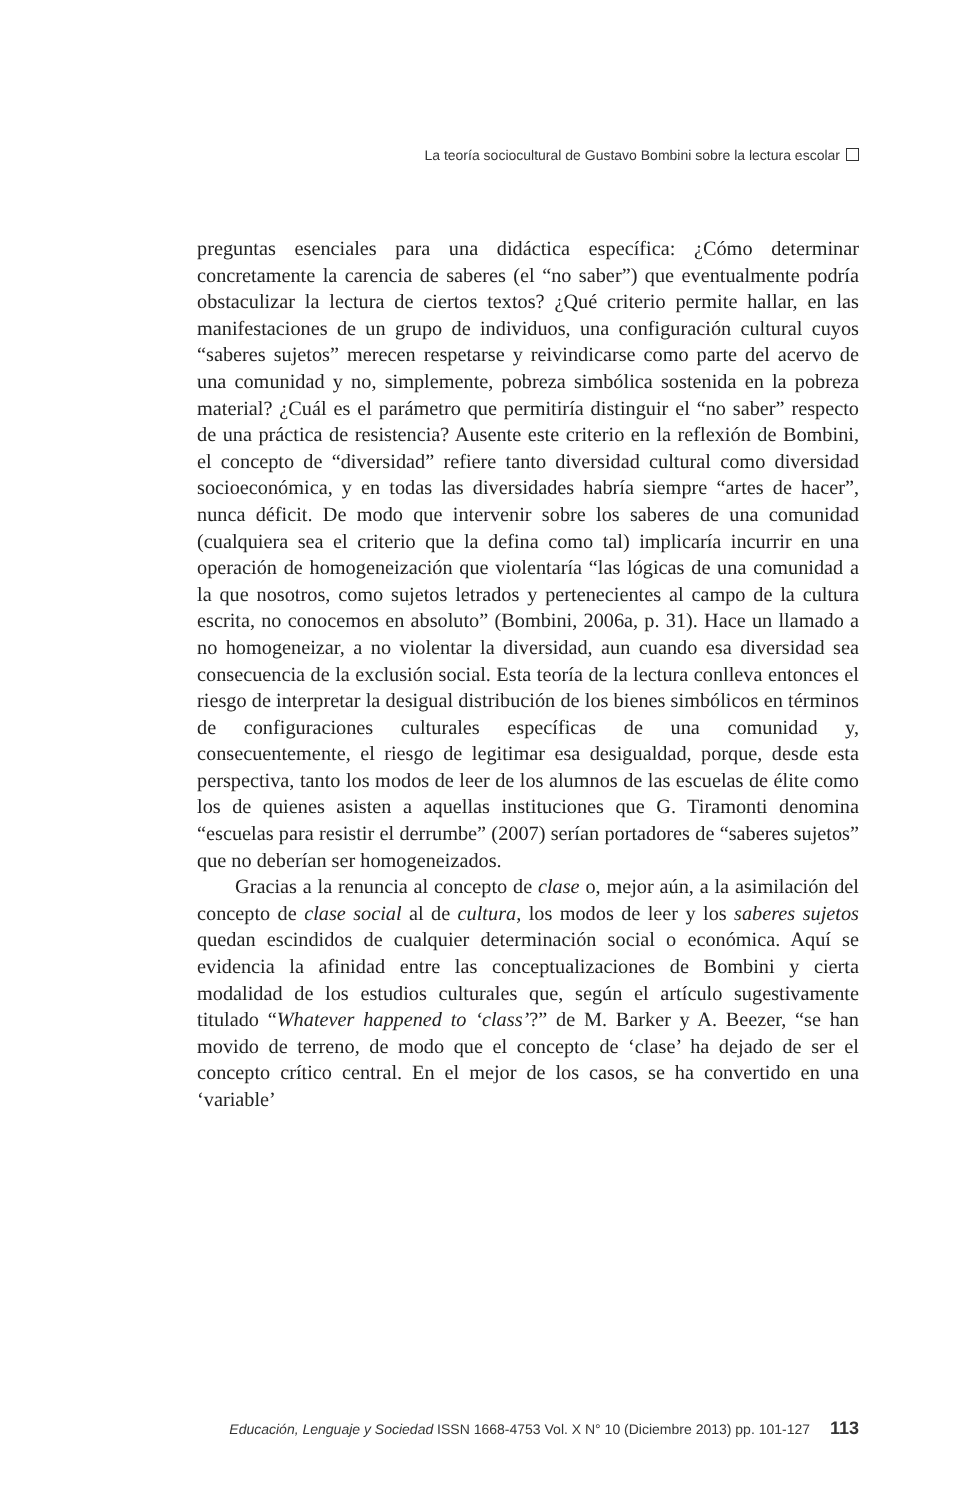La teoría sociocultural de Gustavo Bombini sobre la lectura escolar
preguntas esenciales para una didáctica específica: ¿Cómo determinar concretamente la carencia de saberes (el “no saber”) que eventualmente podría obstaculizar la lectura de ciertos textos? ¿Qué criterio permite hallar, en las manifestaciones de un grupo de individuos, una configuración cultural cuyos “saberes sujetos” merecen respetarse y reivindicarse como parte del acervo de una comunidad y no, simplemente, pobreza simbólica sostenida en la pobreza material? ¿Cuál es el parámetro que permitiría distinguir el “no saber” respecto de una práctica de resistencia? Ausente este criterio en la reflexión de Bombini, el concepto de “diversidad” refiere tanto diversidad cultural como diversidad socioeconómica, y en todas las diversidades habría siempre “artes de hacer”, nunca déficit. De modo que intervenir sobre los saberes de una comunidad (cualquiera sea el criterio que la defina como tal) implicaría incurrir en una operación de homogeneización que violentaría “las lógicas de una comunidad a la que nosotros, como sujetos letrados y pertenecientes al campo de la cultura escrita, no conocemos en absoluto” (Bombini, 2006a, p. 31). Hace un llamado a no homogeneizar, a no violentar la diversidad, aun cuando esa diversidad sea consecuencia de la exclusión social. Esta teoría de la lectura conlleva entonces el riesgo de interpretar la desigual distribución de los bienes simbólicos en términos de configuraciones culturales específicas de una comunidad y, consecuentemente, el riesgo de legitimar esa desigualdad, porque, desde esta perspectiva, tanto los modos de leer de los alumnos de las escuelas de élite como los de quienes asisten a aquellas instituciones que G. Tiramonti denomina “escuelas para resistir el derrumbe” (2007) serían portadores de “saberes sujetos” que no deberían ser homogeneizados.
Gracias a la renuncia al concepto de clase o, mejor aún, a la asimilación del concepto de clase social al de cultura, los modos de leer y los saberes sujetos quedan escindidos de cualquier determinación social o económica. Aquí se evidencia la afinidad entre las conceptualizaciones de Bombini y cierta modalidad de los estudios culturales que, según el artículo sugestivamente titulado “Whatever happened to ‘class’?” de M. Barker y A. Beezer, “se han movido de terreno, de modo que el concepto de ‘clase’ ha dejado de ser el concepto crítico central. En el mejor de los casos, se ha convertido en una ‘variable’
Educación, Lenguaje y Sociedad ISSN 1668-4753 Vol. X N° 10 (Diciembre 2013) pp. 101-127 113